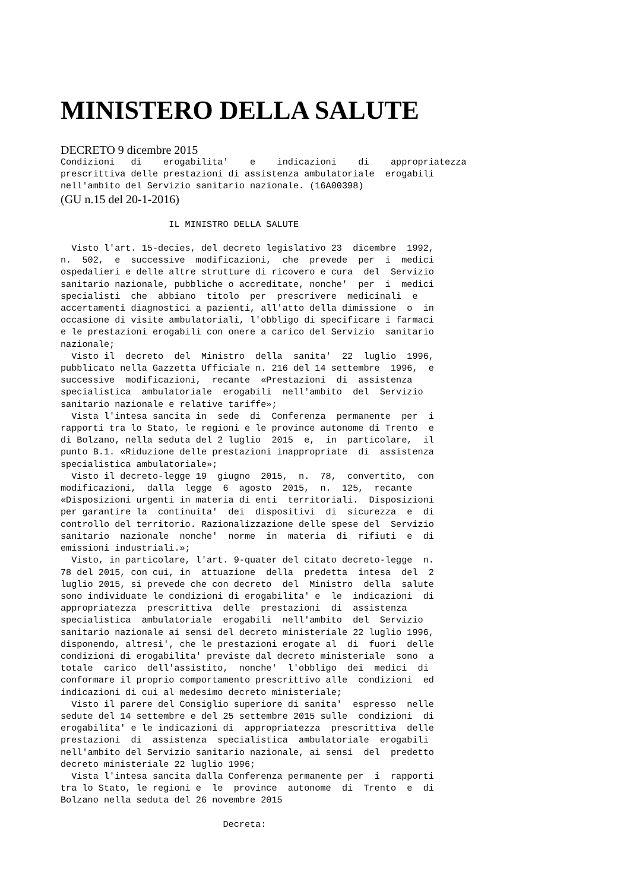MINISTERO DELLA SALUTE
DECRETO 9 dicembre 2015
Condizioni   di    erogabilita'    e    indicazioni    di    appropriatezza
prescrittiva delle prestazioni di assistenza ambulatoriale  erogabili
nell'ambito del Servizio sanitario nazionale. (16A00398)
(GU n.15 del 20-1-2016)
                    IL MINISTRO DELLA SALUTE

  Visto l'art. 15-decies, del decreto legislativo 23  dicembre  1992,
n.  502,  e  successive  modificazioni,  che  prevede  per  i  medici
ospedalieri e delle altre strutture di ricovero e cura  del  Servizio
sanitario nazionale, pubbliche o accreditate, nonche'  per  i  medici
specialisti  che  abbiano  titolo  per  prescrivere  medicinali  e
accertamenti diagnostici a pazienti, all'atto della dimissione  o  in
occasione di visite ambulatoriali, l'obbligo di specificare i farmaci
e le prestazioni erogabili con onere a carico del Servizio  sanitario
nazionale;
  Visto il  decreto  del  Ministro  della  sanita'  22  luglio  1996,
pubblicato nella Gazzetta Ufficiale n. 216 del 14 settembre  1996,  e
successive  modificazioni,  recante  «Prestazioni  di  assistenza
specialistica  ambulatoriale  erogabili  nell'ambito  del  Servizio
sanitario nazionale e relative tariffe»;
  Vista l'intesa sancita in  sede  di  Conferenza  permanente  per  i
rapporti tra lo Stato, le regioni e le province autonome di Trento  e
di Bolzano, nella seduta del 2 luglio  2015  e,  in  particolare,  il
punto B.1. «Riduzione delle prestazioni inappropriate  di  assistenza
specialistica ambulatoriale»;
  Visto il decreto-legge 19  giugno  2015,  n.  78,  convertito,  con
modificazioni,  dalla  legge  6  agosto  2015,  n.  125,  recante
«Disposizioni urgenti in materia di enti  territoriali.  Disposizioni
per garantire la  continuita'  dei  dispositivi  di  sicurezza  e  di
controllo del territorio. Razionalizzazione delle spese del  Servizio
sanitario  nazionale  nonche'  norme  in  materia  di  rifiuti  e  di
emissioni industriali.»;
  Visto, in particolare, l'art. 9-quater del citato decreto-legge  n.
78 del 2015, con cui, in  attuazione  della  predetta  intesa  del  2
luglio 2015, si prevede che con decreto  del  Ministro  della  salute
sono individuate le condizioni di erogabilita' e  le  indicazioni  di
appropriatezza  prescrittiva  delle  prestazioni  di  assistenza
specialistica  ambulatoriale  erogabili  nell'ambito  del  Servizio
sanitario nazionale ai sensi del decreto ministeriale 22 luglio 1996,
disponendo, altresi', che le prestazioni erogate al  di  fuori  delle
condizioni di erogabilita' previste dal decreto ministeriale  sono  a
totale  carico  dell'assistito,  nonche'  l'obbligo  dei  medici  di
conformare il proprio comportamento prescrittivo alle  condizioni  ed
indicazioni di cui al medesimo decreto ministeriale;
  Visto il parere del Consiglio superiore di sanita'  espresso  nelle
sedute del 14 settembre e del 25 settembre 2015 sulle  condizioni  di
erogabilita' e le indicazioni di  appropriatezza  prescrittiva  delle
prestazioni  di  assistenza  specialistica  ambulatoriale  erogabili
nell'ambito del Servizio sanitario nazionale, ai sensi  del  predetto
decreto ministeriale 22 luglio 1996;
  Vista l'intesa sancita dalla Conferenza permanente per  i  rapporti
tra lo Stato, le regioni e  le  province  autonome  di  Trento  e  di
Bolzano nella seduta del 26 novembre 2015

                              Decreta: